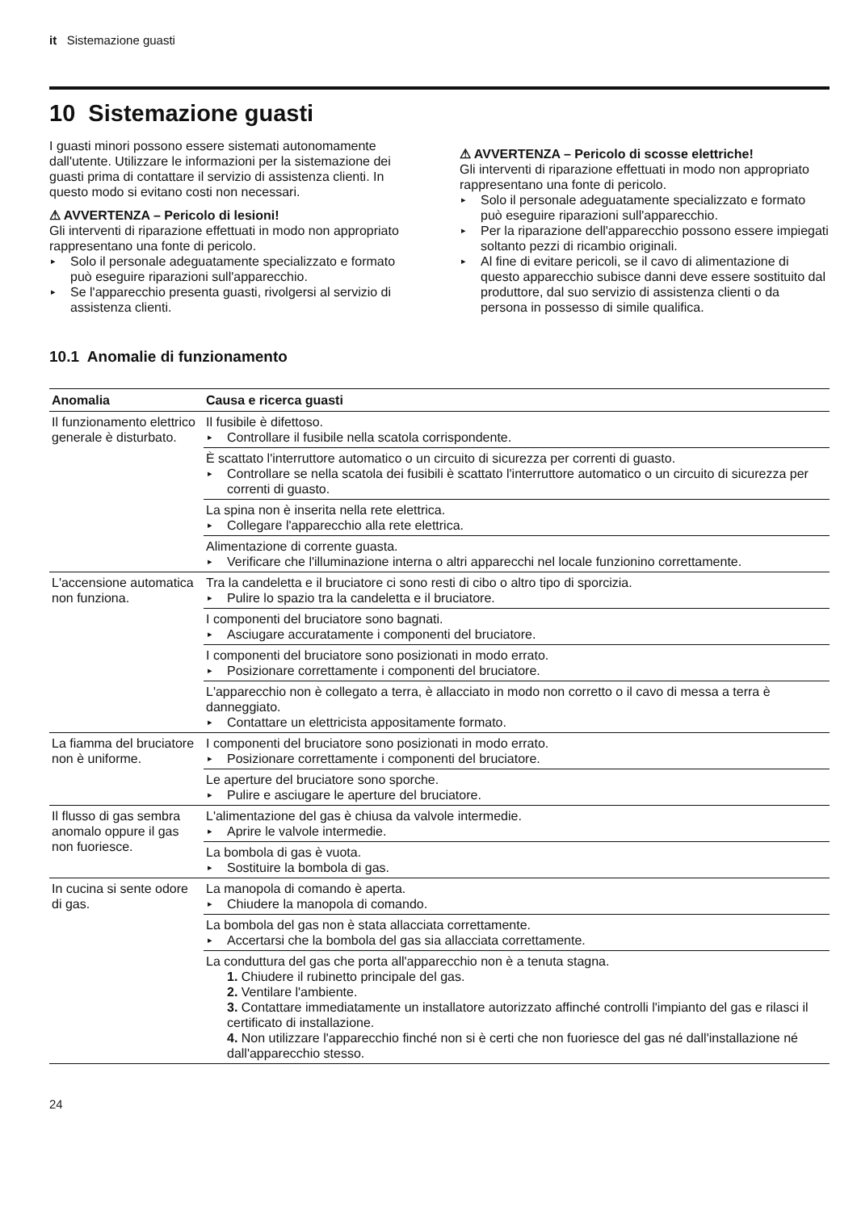it Sistemazione guasti
10 Sistemazione guasti
I guasti minori possono essere sistemati autonomamente dall'utente. Utilizzare le informazioni per la sistemazione dei guasti prima di contattare il servizio di assistenza clienti. In questo modo si evitano costi non necessari.
⚠ AVVERTENZA – Pericolo di lesioni!
Gli interventi di riparazione effettuati in modo non appropriato rappresentano una fonte di pericolo.
Solo il personale adeguatamente specializzato e formato può eseguire riparazioni sull'apparecchio.
Se l'apparecchio presenta guasti, rivolgersi al servizio di assistenza clienti.
⚠ AVVERTENZA – Pericolo di scosse elettriche!
Gli interventi di riparazione effettuati in modo non appropriato rappresentano una fonte di pericolo.
Solo il personale adeguatamente specializzato e formato può eseguire riparazioni sull'apparecchio.
Per la riparazione dell'apparecchio possono essere impiegati soltanto pezzi di ricambio originali.
Al fine di evitare pericoli, se il cavo di alimentazione di questo apparecchio subisce danni deve essere sostituito dal produttore, dal suo servizio di assistenza clienti o da persona in possesso di simile qualifica.
10.1 Anomalie di funzionamento
| Anomalia | Causa e ricerca guasti |
| --- | --- |
| Il funzionamento elettrico generale è disturbato. | Il fusibile è difettoso. Controllare il fusibile nella scatola corrispondente. |
| | È scattato l'interruttore automatico o un circuito di sicurezza per correnti di guasto. Controllare se nella scatola dei fusibili è scattato l'interruttore automatico o un circuito di sicurezza per correnti di guasto. |
| | La spina non è inserita nella rete elettrica. Collegare l'apparecchio alla rete elettrica. |
| | Alimentazione di corrente guasta. Verificare che l'illuminazione interna o altri apparecchi nel locale funzionino correttamente. |
| L'accensione automatica non funziona. | Tra la candeletta e il bruciatore ci sono resti di cibo o altro tipo di sporcizia. Pulire lo spazio tra la candeletta e il bruciatore. |
| | I componenti del bruciatore sono bagnati. Asciugare accuratamente i componenti del bruciatore. |
| | I componenti del bruciatore sono posizionati in modo errato. Posizionare correttamente i componenti del bruciatore. |
| | L'apparecchio non è collegato a terra, è allacciato in modo non corretto o il cavo di messa a terra è danneggiato. Contattare un elettricista appositamente formato. |
| La fiamma del bruciatore non è uniforme. | I componenti del bruciatore sono posizionati in modo errato. Posizionare correttamente i componenti del bruciatore. |
| | Le aperture del bruciatore sono sporche. Pulire e asciugare le aperture del bruciatore. |
| Il flusso di gas sembra anomalo oppure il gas non fuoriesce. | L'alimentazione del gas è chiusa da valvole intermedie. Aprire le valvole intermedie. |
| | La bombola di gas è vuota. Sostituire la bombola di gas. |
| In cucina si sente odore di gas. | La manopola di comando è aperta. Chiudere la manopola di comando. |
| | La bombola del gas non è stata allacciata correttamente. Accertarsi che la bombola del gas sia allacciata correttamente. |
| | La conduttura del gas che porta all'apparecchio non è a tenuta stagna. 1. Chiudere il rubinetto principale del gas. 2. Ventilare l'ambiente. 3. Contattare immediatamente un installatore autorizzato affinché controlli l'impianto del gas e rilasci il certificato di installazione. 4. Non utilizzare l'apparecchio finché non si è certi che non fuoriesce del gas né dall'installazione né dall'apparecchio stesso. |
24